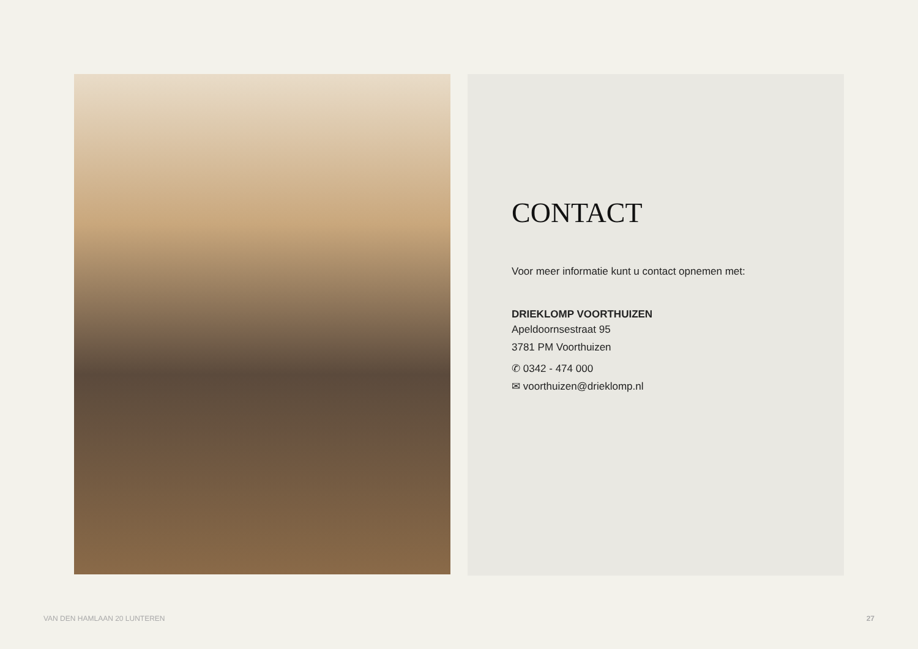CONTACT
Voor meer informatie kunt u contact opnemen met:
DRIEKLOMP VOORTHUIZEN
Apeldoornsestraat 95
3781 PM Voorthuizen
✆ 0342 - 474 000
✉ voorthuizen@drieklomp.nl
VAN DEN HAMLAAN 20 LUNTEREN 27